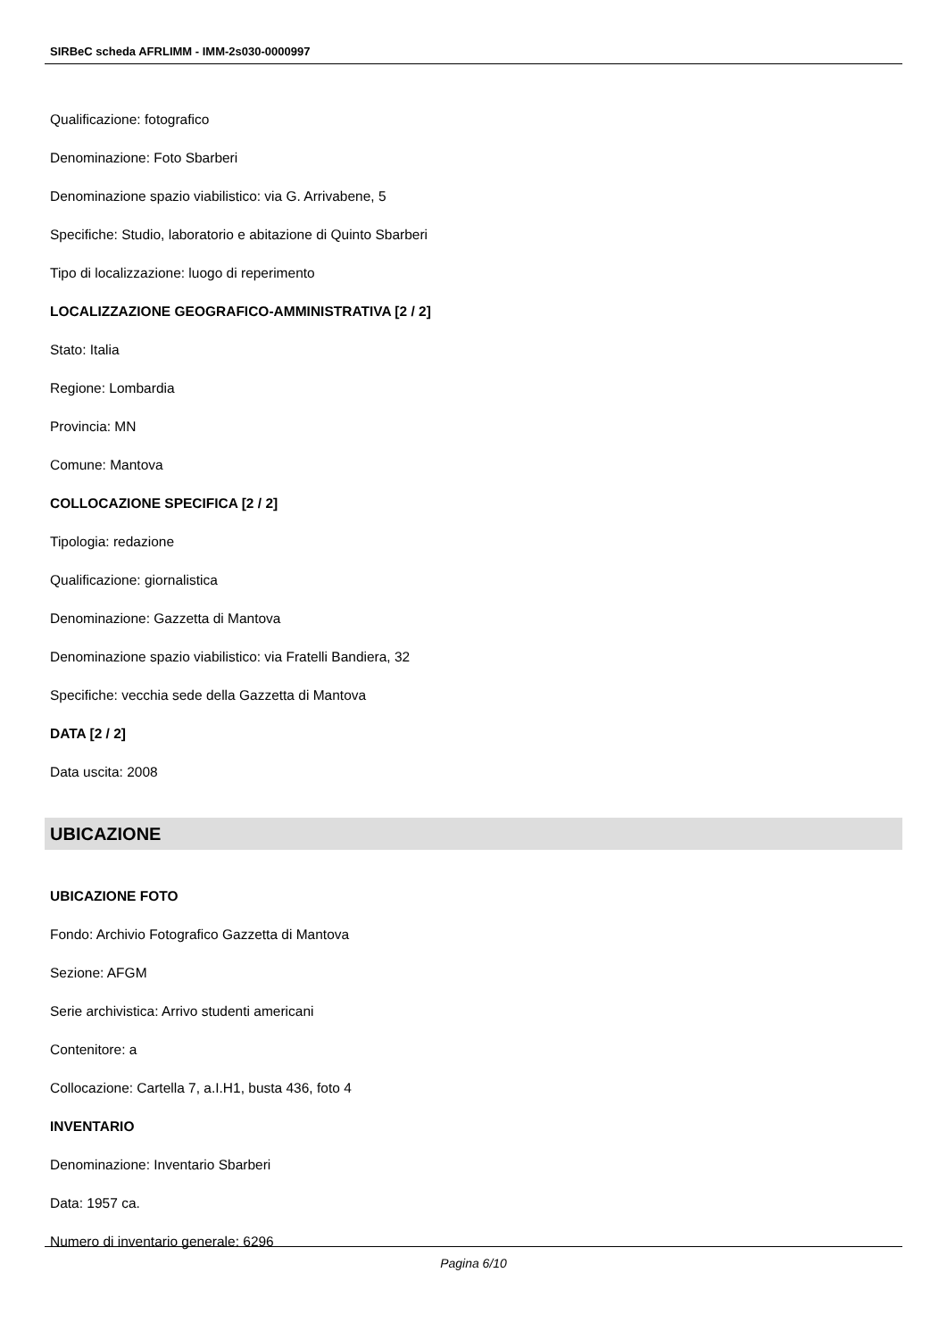SIRBeC scheda AFRLIMM - IMM-2s030-0000997
Qualificazione: fotografico
Denominazione: Foto Sbarberi
Denominazione spazio viabilistico: via G. Arrivabene, 5
Specifiche: Studio, laboratorio e abitazione di Quinto Sbarberi
Tipo di localizzazione: luogo di reperimento
LOCALIZZAZIONE GEOGRAFICO-AMMINISTRATIVA [2 / 2]
Stato: Italia
Regione: Lombardia
Provincia: MN
Comune: Mantova
COLLOCAZIONE SPECIFICA [2 / 2]
Tipologia: redazione
Qualificazione: giornalistica
Denominazione: Gazzetta di Mantova
Denominazione spazio viabilistico: via Fratelli Bandiera, 32
Specifiche: vecchia sede della Gazzetta di Mantova
DATA [2 / 2]
Data uscita: 2008
UBICAZIONE
UBICAZIONE FOTO
Fondo: Archivio Fotografico Gazzetta di Mantova
Sezione: AFGM
Serie archivistica: Arrivo studenti americani
Contenitore: a
Collocazione: Cartella 7, a.I.H1, busta 436, foto 4
INVENTARIO
Denominazione: Inventario Sbarberi
Data: 1957 ca.
Numero di inventario generale: 6296
Pagina 6/10